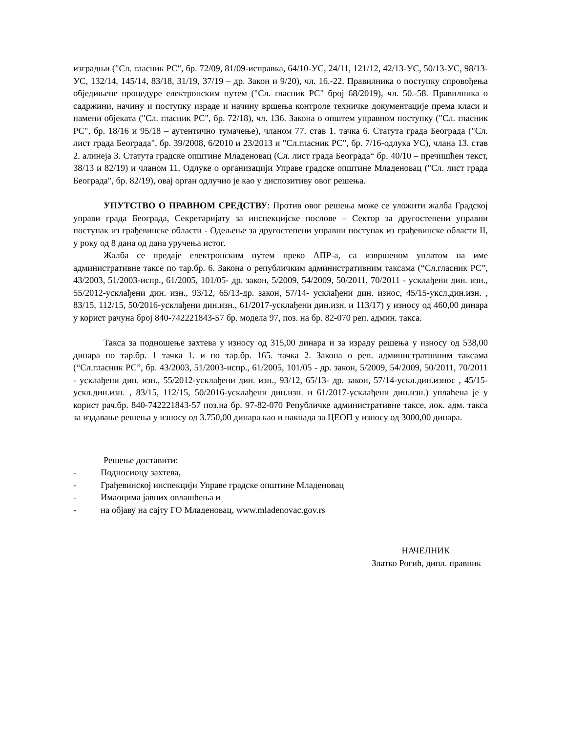изградњи ("Сл. гласник РС", бр. 72/09, 81/09-исправка, 64/10-УС, 24/11, 121/12, 42/13-УС, 50/13-УС, 98/13-УС, 132/14, 145/14, 83/18, 31/19, 37/19 – др. Закон и 9/20), чл. 16.-22. Правилника о поступку спровођења обједињене процедуре електронским путем ("Сл. гласник РС" број 68/2019), чл. 50.-58. Правилника о садржини, начину и поступку израде и начину вршења контроле техничке документације према класи и намени објеката ("Сл. гласник РС", бр. 72/18), чл. 136. Закона о општем управном поступку ("Сл. гласник РС", бр. 18/16 и 95/18 – аутентично тумачење), чланом 77. став 1. тачка 6. Статута града Београда ("Сл. лист града Београда", бр. 39/2008, 6/2010 и 23/2013 и "Сл.гласник РС", бр. 7/16-одлука УС), члана 13. став 2. алинеја 3. Статута градске општине Младеновац (Сл. лист града Београда“ бр. 40/10 – пречишћен текст, 38/13 и 82/19) и чланом 11. Одлуке о организацији Управе градске општине Младеновац ("Сл. лист града Београда", бр. 82/19), овај орган одлучио је као у диспозитиву овог решења.
УПУТСТВО О ПРАВНОМ СРЕДСТВУ: Против овог решења може се уложити жалба Градској управи града Београда, Секретаријату за инспекцијске послове – Сектор за другостепени управни поступак из грађевинске области - Одељење за другостепени управни поступак из грађевинске области II, у року од 8 дана од дана уручења истог.
Жалба се предаје електронским путем преко АПР-а, са извршеном уплатом на име административне таксе по тар.бр. 6. Закона о републичким административним таксама (“Сл.гласник РС”, 43/2003, 51/2003-испр., 61/2005, 101/05- др. закон, 5/2009, 54/2009, 50/2011, 70/2011 - усклађени дин. изн., 55/2012-усклађени дин. изн., 93/12, 65/13-др. закон, 57/14- усклађени дин. износ, 45/15-укcл.дин.изн. , 83/15, 112/15, 50/2016-усклађени дин.изн., 61/2017-усклађени дин.изн. и 113/17) у износу од 460,00 динара у корист рачуна број 840-742221843-57 бр. модела 97, поз. на бр. 82-070 реп. админ. такса.
Такса за подношење захтева у износу од 315,00 динара и за израду решења у износу од 538,00 динара по тар.бр. 1 тачка 1. и по тар.бр. 165. тачка 2. Закона о реп. административним таксама (“Сл.гласник РС”, бр. 43/2003, 51/2003-испр., 61/2005, 101/05 - др. закон, 5/2009, 54/2009, 50/2011, 70/2011 - усклађени дин. изн., 55/2012-усклађени дин. изн., 93/12, 65/13- др. закон, 57/14-ускл.дин.износ , 45/15-ускл.дин.изн. , 83/15, 112/15, 50/2016-усклађени дин.изн. и 61/2017-усклађени дин.изн.) уплаћена је у корист рач.бр. 840-742221843-57 поз.на бр. 97-82-070 Републичке административне таксе, лок. адм. такса за издавање решења у износу од 3.750,00 динара као и накнада за ЦЕОП у износу од 3000,00 динара.
Решење доставити:
- Подносиоцу захтева,
- Грађевинској инспекцији Управе градске општине Младеновац
- Имаоцима јавних овлашћења и
- на објаву на сајту ГО Младеновац, www.mladenovac.gov.rs
НАЧЕЛНИК
Златко Рогић, дипл. правник